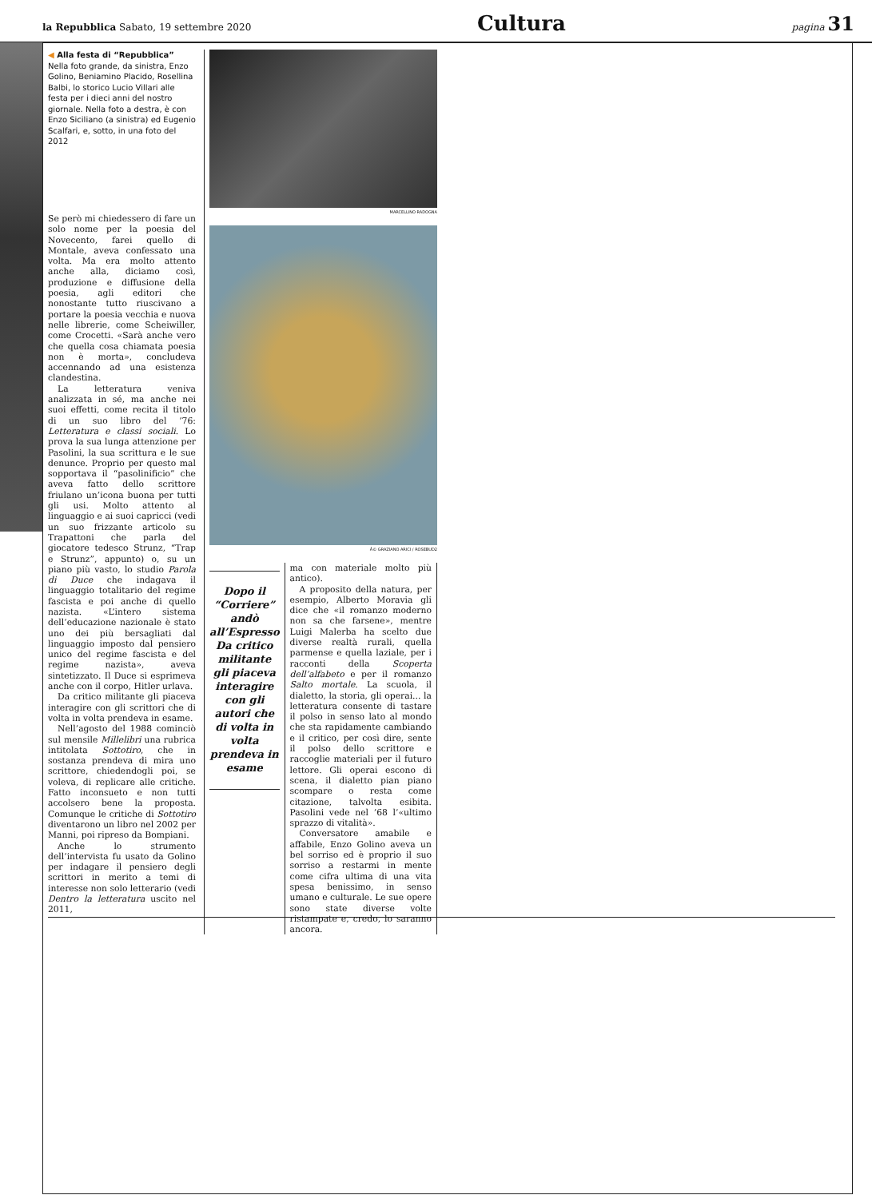la Repubblica Sabato, 19 settembre 2020 Cultura pagina 31
◀ Alla festa di “Repubblica”
Nella foto grande, da sinistra, Enzo Golino, Beniamino Placido, Rosellina Balbi, lo storico Lucio Villari alle festa per i dieci anni del nostro giornale. Nella foto a destra, è con Enzo Siciliano (a sinistra) ed Eugenio Scalfari, e, sotto, in una foto del 2012
Se però mi chiedessero di fare un solo nome per la poesia del Novecento, farei quello di Montale, aveva confessato una volta. Ma era molto attento anche alla, diciamo così, produzione e diffusione della poesia, agli editori che nonostante tutto riuscivano a portare la poesia vecchia e nuova nelle librerie, come Scheiwiller, come Crocetti. «Sarà anche vero che quella cosa chiamata poesia non è morta», concludeva accennando ad una esistenza clandestina.
La letteratura veniva analizzata in sé, ma anche nei suoi effetti, come recita il titolo di un suo libro del ’76: Letteratura e classi sociali. Lo prova la sua lunga attenzione per Pasolini, la sua scrittura e le sue denunce. Proprio per questo mal sopportava il “pasolinificio” che aveva fatto dello scrittore friulano un’icona buona per tutti gli usi. Molto attento al linguaggio e ai suoi capricci (vedi un suo frizzante articolo su Trapattoni che parla del giocatore tedesco Strunz, “Trap e Strunz”, appunto) o, su un piano più vasto, lo studio Parola di Duce che indagava il linguaggio totalitario del regime fascista e poi anche di quello nazista. «L’intero sistema dell’educazione nazionale è stato uno dei più bersagliati dal linguaggio imposto dal pensiero unico del regime fascista e del regime nazista», aveva sintetizzato. Il Duce si esprimeva anche con il corpo, Hitler urlava.
Da critico militante gli piaceva interagire con gli scrittori che di volta in volta prendeva in esame.
Nell’agosto del 1988 cominciò sul mensile Millelibri una rubrica intitolata Sottotiro, che in sostanza prendeva di mira uno scrittore, chiedendogli poi, se voleva, di replicare alle critiche. Fatto inconsueto e non tutti accolsero bene la proposta. Comunque le critiche di Sottotiro diventarono un libro nel 2002 per Manni, poi ripreso da Bompiani.
Anche lo strumento dell’intervista fu usato da Golino per indagare il pensiero degli scrittori in merito a temi di interesse non solo letterario (vedi Dentro la letteratura uscito nel 2011,
MARCELLINO RADOGNA
Â© GRAZIANO ARICI / ROSEBUD2
Dopo il “Corriere” andò all’Espresso Da critico militante gli piaceva interagire con gli autori che di volta in volta prendeva in esame
ma con materiale molto più antico).
A proposito della natura, per esempio, Alberto Moravia gli dice che «il romanzo moderno non sa che farsene», mentre Luigi Malerba ha scelto due diverse realtà rurali, quella parmense e quella laziale, per i racconti della Scoperta dell’alfabeto e per il romanzo Salto mortale. La scuola, il dialetto, la storia, gli operai... la letteratura consente di tastare il polso in senso lato al mondo che sta rapidamente cambiando e il critico, per così dire, sente il polso dello scrittore e raccoglie materiali per il futuro lettore. Gli operai escono di scena, il dialetto pian piano scompare o resta come citazione, talvolta esibita. Pasolini vede nel ’68 l’«ultimo sprazzo di vitalità».
Conversatore amabile e affabile, Enzo Golino aveva un bel sorriso ed è proprio il suo sorriso a restarmi in mente come cifra ultima di una vita spesa benissimo, in senso umano e culturale. Le sue opere sono state diverse volte ristampate e, credo, lo saranno ancora.